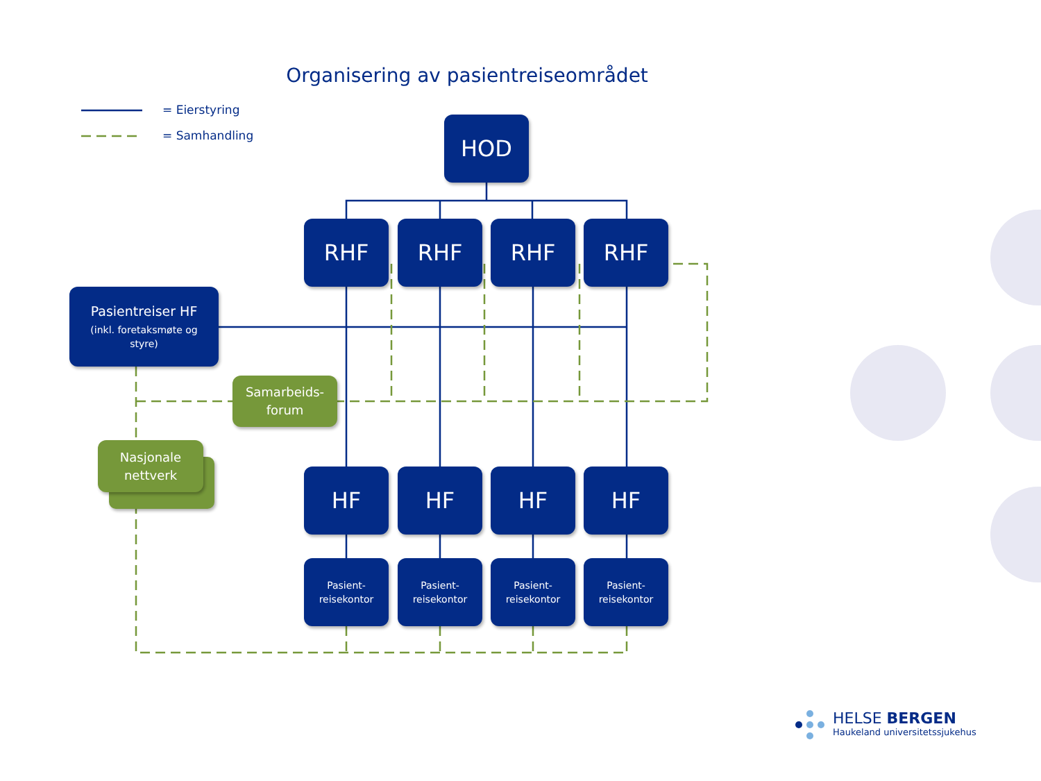Organisering av pasientreiseområdet
= Eierstyring
= Samhandling
HOD
RHF RHF RHF RHF
Pasientreiser HF
(inkl. foretaksmøte og
styre)
Samarbeids-
forum
Nasjonale
nettverk
HF HF HF HF
Pasient-
reisekontor
Pasient-
reisekontor
Pasient-
reisekontor
Pasient-
reisekontor
HELSE BERGEN
Haukeland universitetssjukehus